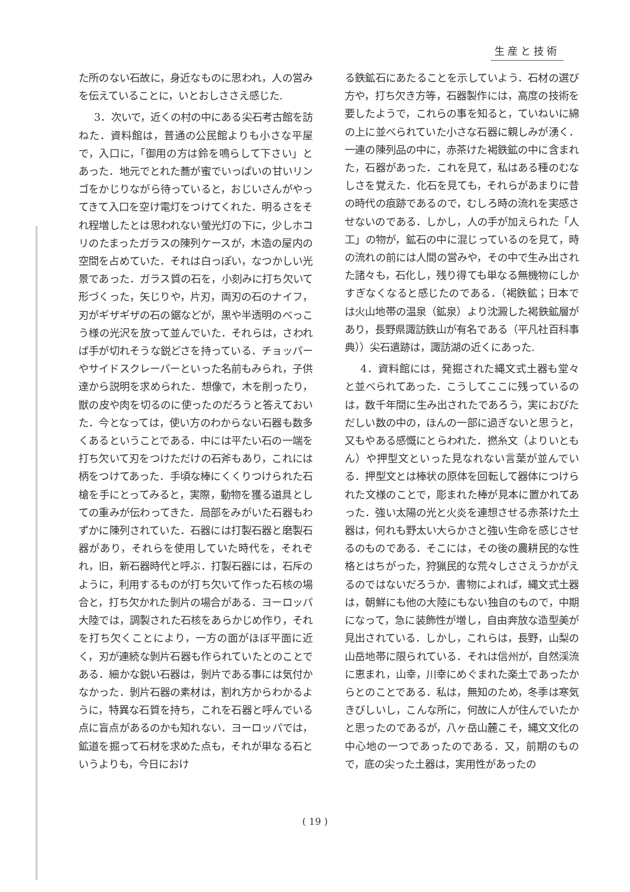生産と技術
た所のない石故に，身近なものに思われ，人の営みを伝えていることに，いとおしささえ感じた.
3．次いで，近くの村の中にある尖石考古館を訪ねた．資料館は，普通の公民館よりも小さな平屋で，入口に，「御用の方は鈴を鳴らして下さい」とあった．地元でとれた蕎が蜜でいっぱいの甘いリンゴをかじりながら待っていると，おじいさんがやってきて入口を空け電灯をつけてくれた．明るさをそれ程増したとは思われない螢光灯の下に，少しホコリのたまったガラスの陳列ケースが，木造の屋内の空間を占めていた．それは白っぽい，なつかしい光景であった．ガラス質の石を，小刻みに打ち欠いて形づくった，矢じりや，片刃，両刃の石のナイフ，刃がギザギザの石の鋸などが，黒や半透明のべっこう様の光沢を放って並んでいた．それらは，さわれば手が切れそうな鋭どさを持っている．チョッパーやサイドスクレーパーといった名前もみられ，子供達から説明を求められた．想像で，木を削ったり，獣の皮や肉を切るのに使ったのだろうと答えておいた．今となっては，使い方のわからない石器も数多くあるということである．中には平たい石の一端を打ち欠いて刃をつけただけの石斧もあり，これには柄をつけてあった．手頃な棒にくくりつけられた石槍を手にとってみると，実際，動物を獲る道具としての重みが伝わってきた．局部をみがいた石器もわずかに陳列されていた．石器には打製石器と磨製石器があり，それらを使用していた時代を，それぞれ，旧，新石器時代と呼ぶ．打製石器には，石斥のように，利用するものが打ち欠いて作った石核の場合と，打ち欠かれた剝片の場合がある．ヨーロッパ大陸では，調製された石核をあらかじめ作り，それを打ち欠くことにより，一方の面がほぼ平面に近く，刃が連続な剝片石器も作られていたとのことである．細かな鋭い石器は，剝片である事には気付かなかった．剝片石器の素材は，割れ方からわかるように，特異な石質を持ち，これを石器と呼んでいる点に盲点があるのかも知れない．ヨーロッパでは，鉱道を掘って石材を求めた点も，それが単なる石というよりも，今日におけ
る鉄鉱石にあたることを示していよう．石材の選び方や，打ち欠き方等，石器製作には，高度の技術を要したようで，これらの事を知ると，ていねいに綿の上に並べられていた小さな石器に親しみが湧く．一連の陳列品の中に，赤茶けた褐鉄鉱の中に含まれた，石器があった．これを見て，私はある種のむなしさを覚えた．化石を見ても，それらがあまりに昔の時代の痕跡であるので，むしろ時の流れを実感させないのである．しかし，人の手が加えられた「人工」の物が，鉱石の中に混じっているのを見て，時の流れの前には人間の営みや，その中で生み出された諸々も，石化し，残り得ても単なる無機物にしかすぎなくなると感じたのである．（褐鉄鉱；日本では火山地帯の温泉（鉱泉）より沈澱した褐鉄鉱層があり，長野県諏訪鉄山が有名である（平凡社百科事典））尖石遺跡は，諏訪湖の近くにあった.
4．資料館には，発掘された縄文式土器も堂々と並べられてあった．こうしてここに残っているのは，数千年間に生み出されたであろう，実におびただしい数の中の，ほんの一部に過ぎないと思うと，又もやある感慨にとらわれた．撚糸文（よりいともん）や押型文といった見なれない言葉が並んでいる．押型文とは棒状の原体を回転して器体につけられた文様のことで，彫まれた棒が見本に置かれてあった．強い太陽の光と火炎を連想させる赤茶けた土器は，何れも野太い大らかさと強い生命を感じさせるのものである．そこには，その後の農耕民的な性格とはちがった，狩猟民的な荒々しささえうかがえるのではないだろうか．書物によれば，縄文式土器は，朝鮮にも他の大陸にもない独自のもので，中期になって，急に装飾性が増し，自由奔放な造型美が見出されている．しかし，これらは，長野，山梨の山岳地帯に限られている．それは信州が，自然渓流に恵まれ，山幸，川幸にめぐまれた楽土であったからとのことである．私は，無知のため，冬季は寒気きびしいし，こんな所に，何故に人が住んでいたかと思ったのであるが，八ヶ岳山麓こそ，縄文文化の中心地の一つであったのである．又，前期のもので，底の尖った土器は，実用性があったの
( 19 )